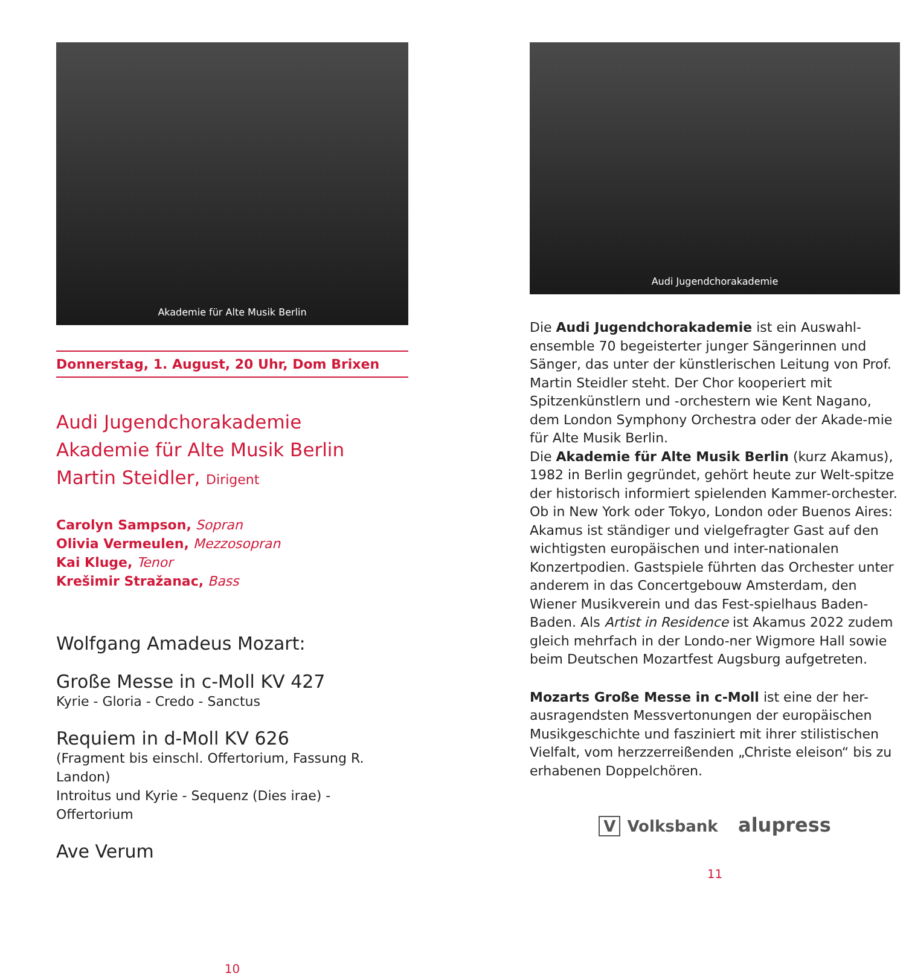Akademie für Alte Musik Berlin
Donnerstag, 1. August, 20 Uhr, Dom Brixen
Audi Jugendchorakademie
Akademie für Alte Musik Berlin
Martin Steidler, Dirigent
Carolyn Sampson, Sopran
Olivia Vermeulen, Mezzosopran
Kai Kluge, Tenor
Krešimir Stražanac, Bass
Wolfgang Amadeus Mozart:
Große Messe in c-Moll KV 427
Kyrie - Gloria - Credo - Sanctus
Requiem in d-Moll KV 626
(Fragment bis einschl. Offertorium, Fassung R. Landon)
Introitus und Kyrie - Sequenz (Dies irae) - Offertorium
Ave Verum
10
Audi Jugendchorakademie
Die Audi Jugendchorakademie ist ein Auswahl-ensemble 70 begeisterter junger Sängerinnen und Sänger, das unter der künstlerischen Leitung von Prof. Martin Steidler steht. Der Chor kooperiert mit Spitzenkünstlern und -orchestern wie Kent Nagano, dem London Symphony Orchestra oder der Akade-mie für Alte Musik Berlin.
Die Akademie für Alte Musik Berlin (kurz Akamus), 1982 in Berlin gegründet, gehört heute zur Welt-spitze der historisch informiert spielenden Kammer-orchester. Ob in New York oder Tokyo, London oder Buenos Aires: Akamus ist ständiger und vielgefragter Gast auf den wichtigsten europäischen und inter-nationalen Konzertpodien. Gastspiele führten das Orchester unter anderem in das Concertgebouw Amsterdam, den Wiener Musikverein und das Fest-spielhaus Baden-Baden. Als Artist in Residence ist Akamus 2022 zudem gleich mehrfach in der Londo-ner Wigmore Hall sowie beim Deutschen Mozartfest Augsburg aufgetreten.
Mozarts Große Messe in c-Moll ist eine der her-ausragendsten Messvertonungen der europäischen Musikgeschichte und fasziniert mit ihrer stilistischen Vielfalt, vom herzzerreißenden „Christe eleison“ bis zu erhabenen Doppelchören.
V Volksbank alupress
11